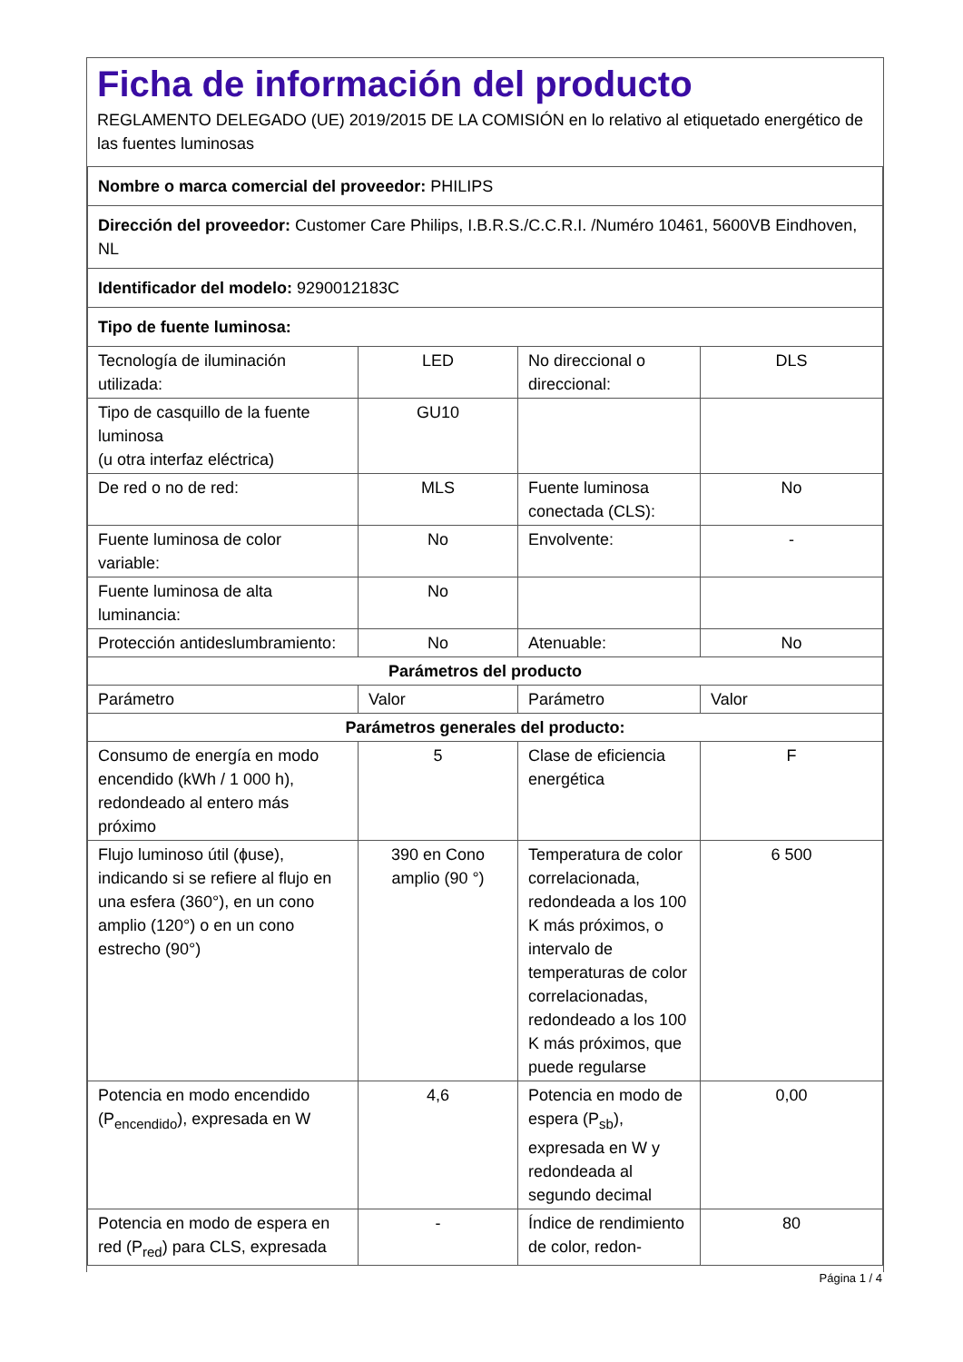Ficha de información del producto
REGLAMENTO DELEGADO (UE) 2019/2015 DE LA COMISIÓN en lo relativo al etiquetado energético de las fuentes luminosas
| Nombre o marca comercial del proveedor: PHILIPS | | | |
| Dirección del proveedor: Customer Care Philips, I.B.R.S./C.C.R.I. /Numéro 10461, 5600VB Eindhoven, NL | | | |
| Identificador del modelo: 9290012183C | | | |
| Tipo de fuente luminosa: | | | |
| Tecnología de iluminación utilizada: | LED | No direccional o direccional: | DLS |
| Tipo de casquillo de la fuente luminosa (u otra interfaz eléctrica) | GU10 | | |
| De red o no de red: | MLS | Fuente luminosa conectada (CLS): | No |
| Fuente luminosa de color variable: | No | Envolvente: | - |
| Fuente luminosa de alta luminancia: | No | | |
| Protección antideslumbramiento: | No | Atenuable: | No |
| Parámetros del producto | | | |
| Parámetro | Valor | Parámetro | Valor |
| Parámetros generales del producto: | | | |
| Consumo de energía en modo encendido (kWh / 1 000 h), redondeado al entero más próximo | 5 | Clase de eficiencia energética | F |
| Flujo luminoso útil (ɸuse), indicando si se refiere al flujo en una esfera (360°), en un cono amplio (120°) o en un cono estrecho (90°) | 390 en Cono amplio (90 °) | Temperatura de color correlacionada, redondeada a los 100 K más próximos, o intervalo de temperaturas de color correlacionadas, redondeado a los 100 K más próximos, que puede regularse | 6 500 |
| Potencia en modo encendido (P<sub>encendido</sub>), expresada en W | 4,6 | Potencia en modo de espera (P<sub>sb</sub>), expresada en W y redondeada al segundo decimal | 0,00 |
| Potencia en modo de espera en red (P<sub>red</sub>) para CLS, expresada | - | Índice de rendimiento de color, redon- | 80 |
Página 1 / 4